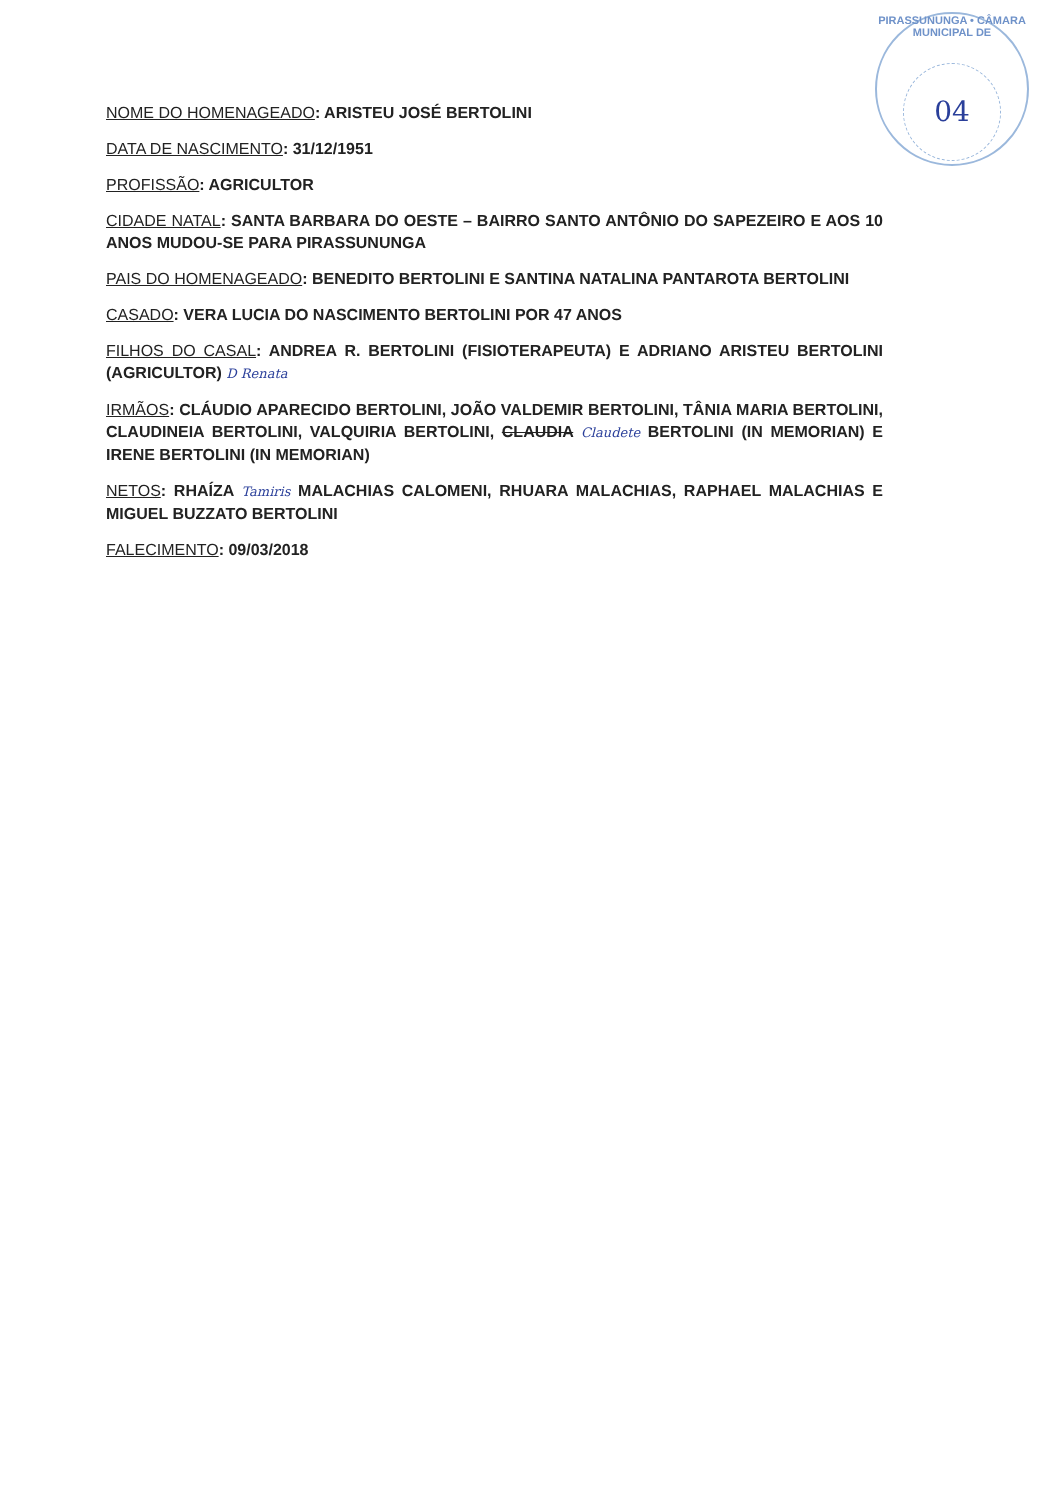PIRASSUNUNGA • CÂMARA MUNICIPAL DE
04
NOME DO HOMENAGEADO: ARISTEU JOSÉ BERTOLINI
DATA DE NASCIMENTO: 31/12/1951
PROFISSÃO: AGRICULTOR
CIDADE NATAL: SANTA BARBARA DO OESTE – BAIRRO SANTO ANTÔNIO DO SAPEZEIRO E AOS 10 ANOS MUDOU-SE PARA PIRASSUNUNGA
PAIS DO HOMENAGEADO: BENEDITO BERTOLINI E SANTINA NATALINA PANTAROTA BERTOLINI
CASADO: VERA LUCIA DO NASCIMENTO BERTOLINI POR 47 ANOS
FILHOS DO CASAL: ANDREA R. BERTOLINI (FISIOTERAPEUTA) E ADRIANO ARISTEU BERTOLINI (AGRICULTOR) D Renata
IRMÃOS: CLÁUDIO APARECIDO BERTOLINI, JOÃO VALDEMIR BERTOLINI, TÂNIA MARIA BERTOLINI, CLAUDINEIA BERTOLINI, VALQUIRIA BERTOLINI, CLAUDIA Claudete BERTOLINI (IN MEMORIAN) E IRENE BERTOLINI (IN MEMORIAN)
NETOS: RHAÍZA Tamiris MALACHIAS CALOMENI, RHUARA MALACHIAS, RAPHAEL MALACHIAS E MIGUEL BUZZATO BERTOLINI
FALECIMENTO: 09/03/2018